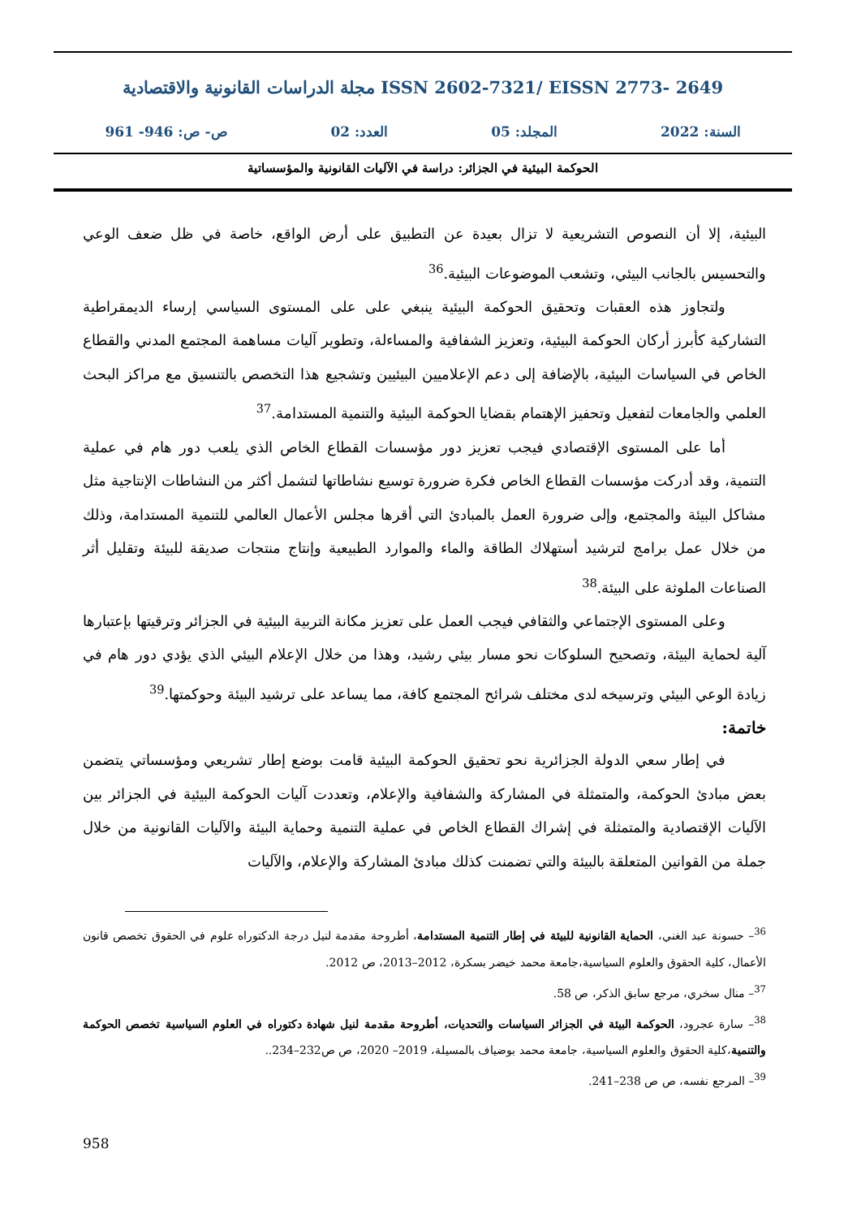مجلة الدراسات القانونية والاقتصادية ISSN 2602-7321/ EISSN 2773- 2649
السنة: 2022 المجلد: 05 العدد: 02 ص- ص: 946- 961
الحوكمة البيئية في الجزائر: دراسة في الآليات القانونية والمؤسساتية
البيئية، إلا أن النصوص التشريعية لا تزال بعيدة عن التطبيق على أرض الواقع، خاصة في ظل ضعف الوعي والتحسيس بالجانب البيئي، وتشعب الموضوعات البيئية.<sup>36</sup>
ولتجاوز هذه العقبات وتحقيق الحوكمة البيئية ينبغي على على المستوى السياسي إرساء الديمقراطية التشاركية كأبرز أركان الحوكمة البيئية، وتعزيز الشفافية والمساءلة، وتطوير آليات مساهمة المجتمع المدني والقطاع الخاص في السياسات البيئية، بالإضافة إلى دعم الإعلاميين البيئيين وتشجيع هذا التخصص بالتنسيق مع مراكز البحث العلمي والجامعات لتفعيل وتحفيز الإهتمام بقضايا الحوكمة البيئية والتنمية المستدامة.<sup>37</sup>
أما على المستوى الإقتصادي فيجب تعزيز دور مؤسسات القطاع الخاص الذي يلعب دور هام في عملية التنمية، وقد أدركت مؤسسات القطاع الخاص فكرة ضرورة توسيع نشاطاتها لتشمل أكثر من النشاطات الإنتاجية مثل مشاكل البيئة والمجتمع، وإلى ضرورة العمل بالمبادئ التي أقرها مجلس الأعمال العالمي للتنمية المستدامة، وذلك من خلال عمل برامج لترشيد أستهلاك الطاقة والماء والموارد الطبيعية وإنتاج منتجات صديقة للبيئة وتقليل أثر الصناعات الملوثة على البيئة.<sup>38</sup>
وعلى المستوى الإجتماعي والثقافي فيجب العمل على تعزيز مكانة التربية البيئية في الجزائر وترقيتها بإعتبارها آلية لحماية البيئة، وتصحيح السلوكات نحو مسار بيئي رشيد، وهذا من خلال الإعلام البيئي الذي يؤدي دور هام في زيادة الوعي البيئي وترسيخه لدى مختلف شرائح المجتمع كافة، مما يساعد على ترشيد البيئة وحوكمتها.<sup>39</sup>
خاتمة:
في إطار سعي الدولة الجزائرية نحو تحقيق الحوكمة البيئية قامت بوضع إطار تشريعي ومؤسساتي يتضمن بعض مبادئ الحوكمة، والمتمثلة في المشاركة والشفافية والإعلام، وتعددت آليات الحوكمة البيئية في الجزائر بين الآليات الإقتصادية والمتمثلة في إشراك القطاع الخاص في عملية التنمية وحماية البيئة والآليات القانونية من خلال جملة من القوانين المتعلقة بالبيئة والتي تضمنت كذلك مبادئ المشاركة والإعلام، والآليات
<sup>36</sup>– حسونة عبد الغني، الحماية القانونية للبيئة في إطار التنمية المستدامة، أطروحة مقدمة لنيل درجة الدكتوراه علوم في الحقوق تخصص قانون الأعمال، كلية الحقوق والعلوم السياسية،جامعة محمد خيضر بسكرة، 2012–2013، ص 2012.
<sup>37</sup>– منال سخري، مرجع سابق الذكر، ص 58.
<sup>38</sup>– سارة عجرود، الحوكمة البيئة في الجزائر السياسات والتحديات، أطروحة مقدمة لنيل شهادة دكتوراه في العلوم السياسية تخصص الحوكمة والتنمية،كلية الحقوق والعلوم السياسية، جامعة محمد بوضياف بالمسيلة، 2019– 2020، ص ص232–234..
<sup>39</sup>– المرجع نفسه، ص ص 238–241.
958